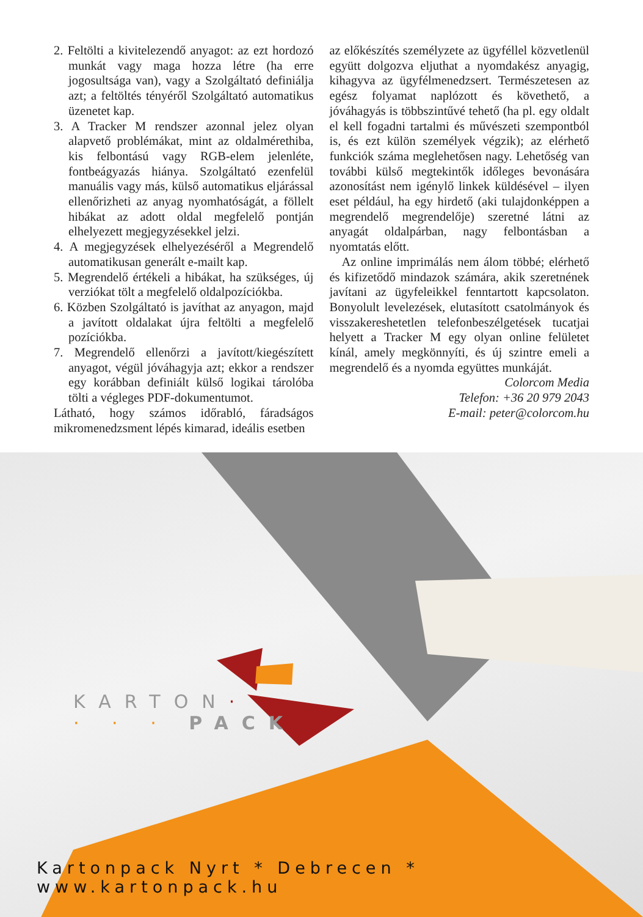2. Feltölti a kivitelezendő anyagot: az ezt hordozó munkát vagy maga hozza létre (ha erre jogosultsága van), vagy a Szolgáltató definiálja azt; a feltöltés tényéről Szolgáltató automatikus üzenetet kap.
3. A Tracker M rendszer azonnal jelez olyan alapvető problémákat, mint az oldalmérethiba, kis felbontású vagy RGB-elem jelenléte, fontbeágyazás hiánya. Szolgáltató ezenfelül manuális vagy más, külső automatikus eljárással ellenőrizheti az anyag nyomhatóságát, a föllelt hibákat az adott oldal megfelelő pontján elhelyezett megjegyzésekkel jelzi.
4. A megjegyzések elhelyezéséről a Megrendelő automatikusan generált e-mailt kap.
5. Megrendelő értékeli a hibákat, ha szükséges, új verziókat tölt a megfelelő oldalpozíciókba.
6. Közben Szolgáltató is javíthat az anyagon, majd a javított oldalakat újra feltölti a megfelelő pozíciókba.
7. Megrendelő ellenőrzi a javított/kiegészített anyagot, végül jóváhagyja azt; ekkor a rendszer egy korábban definiált külső logikai tárolóba tölti a végleges PDF-dokumentumot.
Látható, hogy számos időrabló, fáradságos mikromenedzsment lépés kimarad, ideális esetben
az előkészítés személyzete az ügyféllel közvetlenül együtt dolgozva eljuthat a nyomdakész anyagig, kihagyva az ügyfélmenedzsert. Természetesen az egész folyamat naplózott és követhető, a jóváhagyás is többszintűvé tehető (ha pl. egy oldalt el kell fogadni tartalmi és művészeti szempontból is, és ezt külön személyek végzik); az elérhető funkciók száma meglehetősen nagy. Lehetőség van további külső megtekintők időleges bevonására azonosítást nem igénylő linkek küldésével – ilyen eset például, ha egy hirdető (aki tulajdonképpen a megrendelő megrendelője) szeretné látni az anyagát oldalpárban, nagy felbontásban a nyomtatás előtt.
Az online imprimálás nem álom többé; elérhető és kifizetődő mindazok számára, akik szeretnének javítani az ügyfeleikkel fenntartott kapcsolaton. Bonyolult levelezések, elutasított csatolmányok és visszakereshetetlen telefonbeszélgetések tucatjai helyett a Tracker M egy olyan online felületet kínál, amely megkönnyíti, és új szintre emeli a megrendelő és a nyomda együttes munkáját.
Colorcom Media
Telefon: +36 20 979 2043
E-mail: peter@colorcom.hu
KARTON·
· · · PACK
Kartonpack Nyrt * Debrecen * www.kartonpack.hu